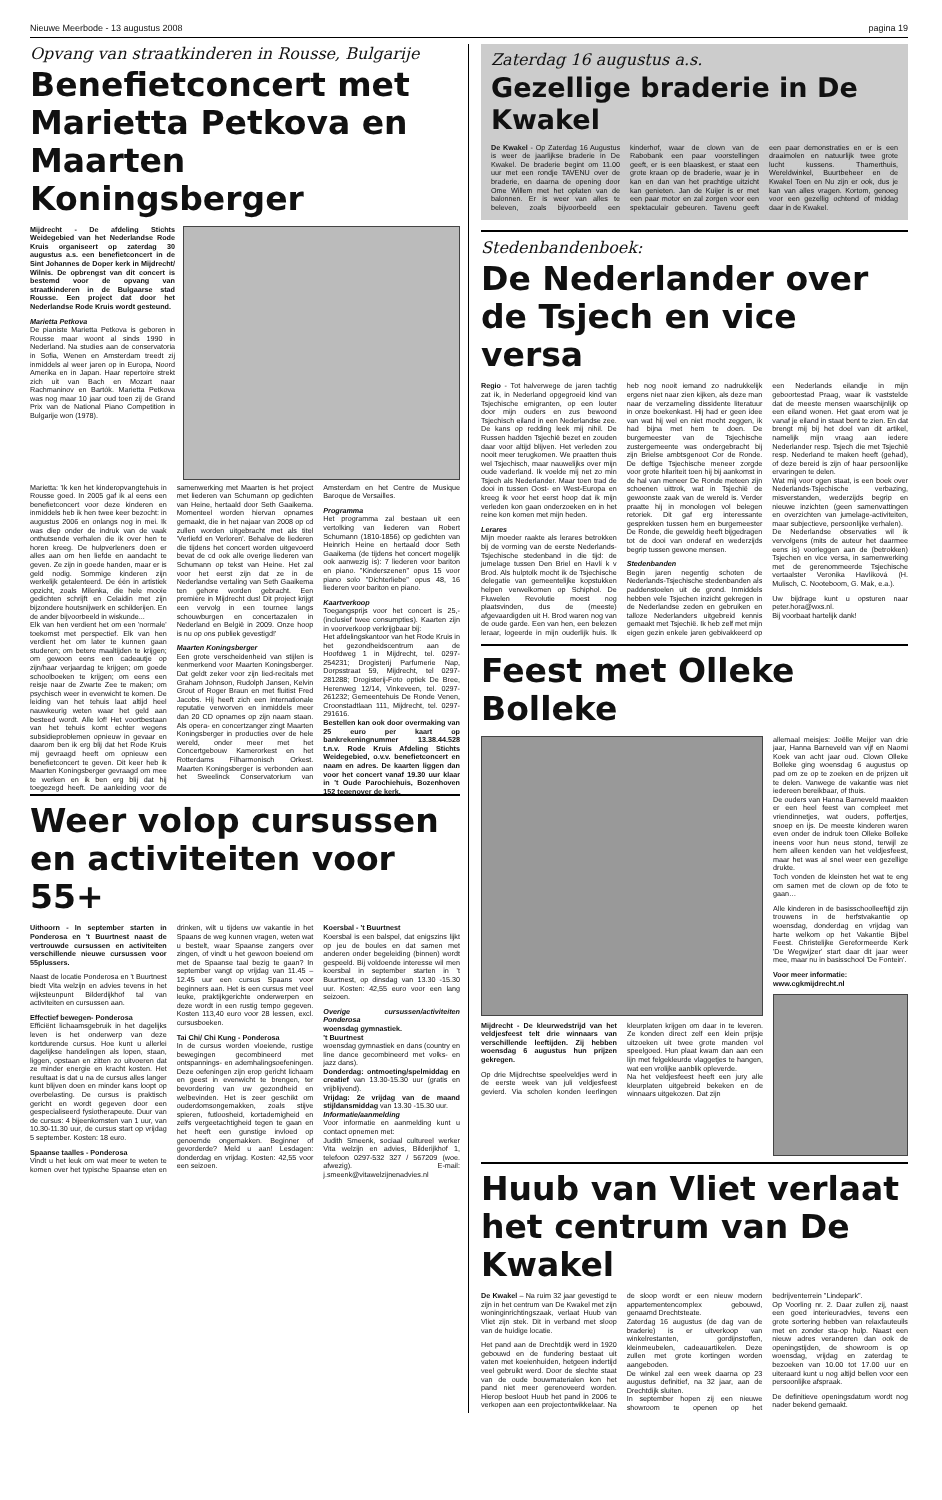Nieuwe Meerbode - 13 augustus 2008 pagina 19
Opvang van straatkinderen in Rousse, Bulgarije
Benefietconcert met Marietta Petkova en Maarten Koningsberger
Mijdrecht - De afdeling Stichts Weidegebied van het Nederlandse Rode Kruis organiseert op zaterdag 30 augustus a.s. een benefietconcert in de Sint Johannes de Doper kerk in Mijdrecht/ Wilnis. De opbrengst van dit concert is bestemd voor de opvang van straatkinderen in de Bulgaarse stad Rousse. Een project dat door het Nederlandse Rode Kruis wordt gesteund.
Marietta Petkova
De pianiste Marietta Petkova is geboren in Rousse maar woont al sinds 1990 in Nederland. Na studies aan de conservatoria in Sofia, Wenen en Amsterdam treedt zij inmiddels al weer jaren op in Europa, Noord Amerika en in Japan. Haar repertoire strekt zich uit van Bach en Mozart naar Rachmaninov en Bartók. Marietta Petkova was nog maar 10 jaar oud toen zij de Grand Prix van de National Piano Competition in Bulgarije won (1978).
Marietta: 'Ik ken het kinderopvangtehuis in Rousse goed. In 2005 gaf ik al eens een benefietconcert voor deze kinderen en inmiddels heb ik hen twee keer bezocht: in augustus 2006 en onlangs nog in mei. Ik was diep onder de indruk van de vaak onthutsende verhalen die ik over hen te horen kreeg. De hulpverleners doen er alles aan om hen liefde en aandacht te geven. Ze zijn in goede handen, maar er is geld nodig. Sommige kinderen zijn werkelijk getalenteerd. De één in artistiek opzicht, zoals Milenka, die hele mooie gedichten schrijft en Celaidin met zijn bijzondere houtsnijwerk en schilderijen. En de ander bijvoorbeeld in wiskunde...
Elk van hen verdient het om een 'normale' toekomst met perspectief. Elk van hen verdient het om later te kunnen gaan studeren; om betere maaltijden te krijgen; om gewoon eens een cadeautje op zijn/haar verjaardag te krijgen; om goede schoolboeken te krijgen; om eens een reisje naar de Zwarte Zee te maken; om psychisch weer in evenwicht te komen. De leiding van het tehuis laat altijd heel nauwkeurig weten waar het geld aan besteed wordt. Alle lof! Het voortbestaan van het tehuis komt echter wegens subsidieproblemen opnieuw in gevaar en daarom ben ik erg blij dat het Rode Kruis mij gevraagd heeft om opnieuw een benefietconcert te geven. Dit keer heb ik Maarten Koningsberger gevraagd om mee te werken en ik ben erg blij dat hij toegezegd heeft. De aanleiding voor de samenwerking met Maarten is het project met liederen van Schumann op gedichten van Heine, hertaald door Seth Gaaikema. Momenteel worden hiervan opnames gemaakt, die in het najaar van 2008 op cd zullen worden uitgebracht met als titel 'Verliefd en Verloren'. Behalve de liederen die tijdens het concert worden uitgevoerd bevat de cd ook alle overige liederen van Schumann op tekst van Heine. Het zal voor het eerst zijn dat ze in de Nederlandse vertaling van Seth Gaaikema ten gehore worden gebracht. Een première in Mijdrecht dus! Dit project krijgt een vervolg in een tournee langs schouwburgen en concertazalen in Nederland en België in 2009. Onze hoop is nu op ons publiek gevestigd!'
Maarten Koningsberger
Een grote verscheidenheid van stijlen is kenmerkend voor Maarten Koningsberger. Dat geldt zeker voor zijn lied-recitals met Graham Johnson, Rudolph Jansen, Kelvin Grout of Roger Braun en met fluitist Fred Jacobs. Hij heeft zich een internationale reputatie verworven en inmiddels meer dan 20 CD opnames op zijn naam staan. Als opera- en concertzanger zingt Maarten Koningsberger in producties over de hele wereld, onder meer met het Concertgebouw Kamerorkest en het Rotterdams Filharmonisch Orkest. Maarten Koningsberger is verbonden aan het Sweelinck Conservatorium van Amsterdam en het Centre de Musique Baroque de Versailles.
Programma
Het programma zal bestaan uit een vertolking van liederen van Robert Schumann (1810-1856) op gedichten van Heinrich Heine en hertaald door Seth Gaaikema (de tijdens het concert mogelijk ook aanwezig is): 7 liederen voor bariton en piano. "Kinderszenen" opus 15 voor piano solo "Dichterliebe" opus 48, 16 liederen voor bariton en piano.
Kaartverkoop
Toegangsprijs voor het concert is 25,- (inclusief twee consumpties). Kaarten zijn in voorverkoop verkrijgbaar bij:
Het afdelingskantoor van het Rode Kruis in het gezondheidscentrum aan de Hoofdweg 1 in Mijdrecht, tel. 0297-254231; Drogisterij Parfumerie Nap, Dorpsstraat 59, Mijdrecht, tel 0297-281288; Drogisterij-Foto optiek De Bree, Herenweg 12/14, Vinkeveen, tel. 0297-261232; Gemeentehuis De Ronde Venen, Croonstadtlaan 111, Mijdrecht, tel. 0297-291616.
Bestellen kan ook door overmaking van 25 euro per kaart op bankrekeningnummer 13.38.44.528 t.n.v. Rode Kruis Afdeling Stichts Weidegebied, o.v.v. benefietconcert en naam en adres. De kaarten liggen dan voor het concert vanaf 19.30 uur klaar in 't Oude Parochiehuis, Bozenhoven 152 tegenover de kerk.
Weer volop cursussen en activiteiten voor 55+
Uithoorn - In september starten in Ponderosa en 't Buurtnest naast de vertrouwde cursussen en activiteiten verschillende nieuwe cursussen voor 55plussers.
Naast de locatie Ponderosa en 't Buurtnest biedt Vita welzijn en advies tevens in het wijksteunpunt Bilderdijkhof tal van activiteiten en cursussen aan.
Effectief bewegen- Ponderosa
Efficiënt lichaamsgebruik in het dagelijks leven is het onderwerp van deze kortdurende cursus. Hoe kunt u allerlei dagelijkse handelingen als lopen, staan, liggen, opstaan en zitten zo uitvoeren dat ze minder energie en kracht kosten. Het resultaat is dat u na de cursus alles langer kunt blijven doen en minder kans loopt op overbelasting. De cursus is praktisch gericht en wordt gegeven door een gespecialiseerd fysiotherapeute. Duur van de cursus: 4 bijeenkomsten van 1 uur, van 10.30-11.30 uur, de cursus start op vrijdag 5 september. Kosten: 18 euro.
Spaanse taalles - Ponderosa
Vindt u het leuk om wat meer te weten te komen over het typische Spaanse eten en drinken, wilt u tijdens uw vakantie in het Spaans de weg kunnen vragen, weten wat u bestelt, waar Spaanse zangers over zingen, of vindt u het gewoon boeiend om met de Spaanse taal bezig te gaan? In september vangt op vrijdag van 11.45 – 12.45 uur een cursus Spaans voor beginners aan. Het is een cursus met veel leuke, praktijkgerichte onderwerpen en deze wordt in een rustig tempo gegeven. Kosten 113,40 euro voor 28 lessen, excl. cursusboeken.
Tai Chi/ Chi Kung - Ponderosa
In de cursus worden vloeiende, rustige bewegingen gecombineerd met ontspannings- en ademhalingsoefeningen. Deze oefeningen zijn erop gericht lichaam en geest in evenwicht te brengen, ter bevordering van uw gezondheid en welbevinden. Het is zeer geschikt om ouderdomsongemakken, zoals stijve spieren, futloosheid, kortademigheid en zelfs vergeetachtigheid tegen te gaan en het heeft een gunstige invloed op genoemde ongemakken. Beginner of gevorderde? Meld u aan! Lesdagen: donderdag en vrijdag. Kosten: 42,55 voor een seizoen.
Koersbal - 't Buurtnest
Koersbal is een balspel, dat enigszins lijkt op jeu de boules en dat samen met anderen onder begeleiding (binnen) wordt gespeeld. Bij voldoende interesse wil men koersbal in september starten in 't Buurtnest, op dinsdag van 13.30 -15.30 uur. Kosten: 42,55 euro voor een lang seizoen.
Overige cursussen/activiteiten Ponderosa
woensdag gymnastiek.
't Buurtnest
woensdag gymnastiek en dans (country en line dance gecombineerd met volks- en jazz dans).
Donderdag: ontmoeting/spelmiddag en creatief van 13.30-15.30 uur (gratis en vrijblijvend).
Vrijdag: 2e vrijdag van de maand stijldansmiddag van 13.30 -15.30 uur.
Informatie/aanmelding
Voor informatie en aanmelding kunt u contact opnemen met:
Judith Smeenk, sociaal cultureel werker Vita welzijn en advies, Bilderijkhof 1, telefoon 0297-532 327 / 567209 (woe. afwezig). E-mail: j.smeenk@vitawelzijnenadvies.nl
Zaterdag 16 augustus a.s.
Gezellige braderie in De Kwakel
De Kwakel - Op Zaterdag 16 Augustus is weer de jaarlijkse braderie in De Kwakel. De braderie begint om 11.00 uur met een rondje TAVENU over de braderie, en daarna de opening door Ome Willem met het oplaten van de balonnen. Er is weer van alles te beleven, zoals bijvoorbeeld een kinderhof, waar de clown van de Rabobank een paar voorstellingen geeft, er is een blaaskest, er staat een grote kraan op de braderie, waar je in kan en dan van het prachtige uitzicht kan genieten. Jan de Kuijer is er met een paar motor en zal zorgen voor een spektaculair gebeuren. Tavenu geeft een paar demonstraties en er is een draaimolen en natuurlijk twee grote lucht kussens. Thamerthuis, Wereldwinkel, Buurtbeheer en de Kwakel Toen en Nu zijn er ook, dus je kan van alles vragen. Kortom, genoeg voor een gezellig ochtend of middag daar in de Kwakel.
Stedenbandenboek:
De Nederlander over de Tsjech en vice versa
Regio - Tot halverwege de jaren tachtig zat ik, in Nederland opgegroeid kind van Tsjechische emigranten, op een louter door mijn ouders en zus bewoond Tsjechisch eiland in een Nederlandse zee. De kans op redding leek mij nihil. De Russen hadden Tsjechië bezet en zouden daar voor altijd blijven. Het verleden zou nooit meer terugkomen. We praatten thuis wel Tsjechisch, maar nauwelijks over mijn oude vaderland. Ik voelde mij net zo min Tsjech als Nederlander. Maar toen trad de dooi in tussen Oost- en West-Europa en kreeg ik voor het eerst hoop dat ik mijn verleden kon gaan onderzoeken en in het reine kon komen met mijn heden.
Lerares
Mijn moeder raakte als lerares betrokken bij de vorming van de eerste Nederlands-Tsjechische stedenband in die tijd: de jumelage tussen Den Briel en Havlí k v Brod. Als hulptolk mocht ik de Tsjechische delegatie van gemeentelijke kopstukken helpen verwelkomen op Schiphol. De Fluwelen Revolutie moest nog plaatsvinden, dus de (meeste) afgevaardigden uit H. Brod waren nog van de oude garde. Een van hen, een belezen leraar, logeerde in mijn ouderlijk huis. Ik heb nog nooit iemand zo nadrukkelijk ergens niet naar zien kijken, als deze man naar de verzameling dissidente literatuur in onze boekenkast. Hij had er geen idee van wat hij wel en niet mocht zeggen, ik had bijna met hem te doen. De burgemeester van de Tsjechische zustergemeente was ondergebracht bij zijn Brielse ambtsgenoot Cor de Ronde. De deftige Tsjechische meneer zorgde voor grote hilariteit toen hij bij aankomst in de hal van meneer De Ronde meteen zijn schoenen uittrok, wat in Tsjechië de gewoonste zaak van de wereld is. Verder praatte hij in monologen vol belegen retoriek. Dit gaf erg interessante gesprekken tussen hem en burgemeester De Ronde, die geweldig heeft bijgedragen tot de dooi van onderaf en wederzijds begrip tussen gewone mensen.
Stedenbanden
Begin jaren negentig schoten de Nederlands-Tsjechische stedenbanden als paddenstoelen uit de grond. Inmiddels hebben vele Tsjechen inzicht gekregen in de Nederlandse zeden en gebruiken en talloze Nederlanders uitgebreid kennis gemaakt met Tsjechië. Ik heb zelf met mijn eigen gezin enkele jaren gebivakkeerd op een Nederlands eilandje in mijn geboortestad Praag, waar ik vaststelde dat de meeste mensen waarschijnlijk op een eiland wonen. Het gaat erom wat je vanaf je eiland in staat bent te zien. En dat brengt mij bij het doel van dit artikel, namelijk mijn vraag aan iedere Nederlander resp. Tsjech die met Tsjechië resp. Nederland te maken heeft (gehad), of deze bereid is zijn of haar persoonlijke ervaringen te delen.
Wat mij voor ogen staat, is een boek over Nederlands-Tsjechische verbazing, misverstanden, wederzijds begrip en nieuwe inzichten (geen samenvattingen en overzichten van jumelage-activiteiten, maar subjectieve, persoonlijke verhalen).
De Nederlandse observaties wil ik vervolgens (mits de auteur het daarmee eens is) voorleggen aan de (betrokken) Tsjechen en vice versa, in samenwerking met de gerenommeerde Tsjechische vertaalster Veronika Havlíková (H. Mulisch, C. Nooteboom, G. Mak, e.a.).
Uw bijdrage kunt u opsturen naar peter.hora@wxs.nl.
Bij voorbaat hartelijk dank!
Feest met Olleke Bolleke
Mijdrecht - De kleurwedstrijd van het veldjesfeest telt drie winnaars van verschillende leeftijden. Zij hebben woensdag 6 augustus hun prijzen gekregen.
Op drie Mijdrechtse speelveldjes werd in de eerste week van juli veldjesfeest gevierd. Via scholen konden leerlingen kleurplaten krijgen om daar in te leveren. Ze konden direct zelf een klein prijsje uitzoeken uit twee grote manden vol speelgoed. Hun plaat kwam dan aan een lijn met felgekleurde vlaggetjes te hangen, wat een vrolijke aanblik opleverde.
Na het veldjesfeest heeft een jury alle kleurplaten uitgebreid bekeken en de winnaars uitgekozen. Dat zijn
allemaal meisjes: Joëlle Meijer van drie jaar, Hanna Barneveld van vijf en Naomi Koek van acht jaar oud. Clown Olleke Bolleke ging woensdag 6 augustus op pad om ze op te zoeken en de prijzen uit te delen. Vanwege de vakantie was niet iedereen bereikbaar, of thuis.
De ouders van Hanna Barneveld maakten er een heel feest van compleet met vriendinnetjes, wat ouders, poffertjes, snoep en ijs. De meeste kinderen waren even onder de indruk toen Olleke Bolleke ineens voor hun neus stond, terwijl ze hem alleen kenden van het veldjesfeest, maar het was al snel weer een gezellige drukte.
Toch vonden de kleinsten het wat te eng om samen met de clown op de foto te gaan…
Alle kinderen in de basisschoolleeftijd zijn trouwens in de herfstvakantie op woensdag, donderdag en vrijdag van harte welkom op het Vakantie Bijbel Feest. Christelijke Gereformeerde Kerk 'De Wegwijzer' start daar dit jaar weer mee, maar nu in basisschool 'De Fontein'.
Voor meer informatie:
www.cgkmijdrecht.nl
Huub van Vliet verlaat het centrum van De Kwakel
De Kwakel – Na ruim 32 jaar gevestigd te zijn in het centrum van De Kwakel met zijn woninginrichtingszaak, verlaat Huub van Vliet zijn stek. Dit in verband met sloop van de huidige locatie.
Het pand aan de Drechtdijk werd in 1920 gebouwd en de fundering bestaat uit vaten met koeienhuiden, hetgeen indertijd veel gebruikt werd. Door de slechte staat van de oude bouwmaterialen kon het pand niet meer gerenoveerd worden. Hierop besloot Huub het pand in 2006 te verkopen aan een projectontwikkelaar. Na de sloop wordt er een nieuw modern appartementencomplex gebouwd, genaamd Drechtsteate.
Zaterdag 16 augustus (de dag van de braderie) is er uitverkoop van winkelrestanten, gordijnstoffen, kleinmeubelen, cadeauartikelen. Deze zullen met grote kortingen worden aangeboden.
De winkel zal een week daarna op 23 augustus definitief, na 32 jaar, aan de Drechtdijk sluiten.
In september hopen zij een nieuwe showroom te openen op het bedrijventerrein "Lindepark".
Op Voorling nr. 2. Daar zullen zij, naast een goed interieuradvies, tevens een grote sortering hebben van relaxfauteuils met en zonder sta-op hulp. Naast een nieuw adres veranderen dan ook de openingstijden, de showroom is op woensdag, vrijdag en zaterdag te bezoeken van 10.00 tot 17.00 uur en uiteraard kunt u nog altijd bellen voor een persoonlijke afspraak.
De definitieve openingsdatum wordt nog nader bekend gemaakt.